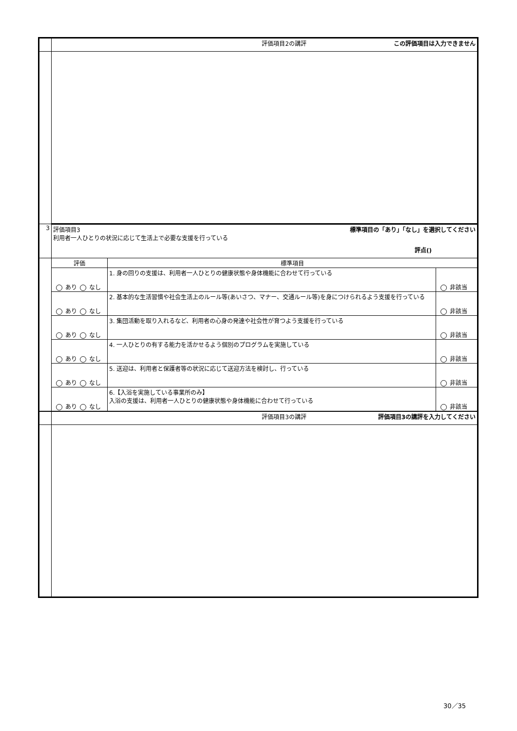| | 評価項目2の講評 この評価項目は入力できません | | |
| 3 | 標準項目の「あり」「なし」を選択してください 評価項目3 利用者一人ひとりの状況に応じて生活上で必要な支援を行っている 評点() | | |
| | 評価 | 標準項目 | |
| | あり なし | 1. 身の回りの支援は、利用者一人ひとりの健康状態や身体機能に合わせて行っている | 非該当 |
| | あり なし | 2. 基本的な生活習慣や社会生活上のルール等(あいさつ、マナー、交通ルール等)を身につけられるよう支援を行っている | 非該当 |
| | あり なし | 3. 集団活動を取り入れるなど、利用者の心身の発達や社会性が育つよう支援を行っている | 非該当 |
| | あり なし | 4. 一人ひとりの有する能力を活かせるよう個別のプログラムを実施している | 非該当 |
| | あり なし | 5. 送迎は、利用者と保護者等の状況に応じて送迎方法を検討し、行っている | 非該当 |
| | あり なし | 6.【入浴を実施している事業所のみ】 入浴の支援は、利用者一人ひとりの健康状態や身体機能に合わせて行っている | 非該当 |
| | 評価項目3の講評 評価項目3の講評を入力してください | | |
30／35